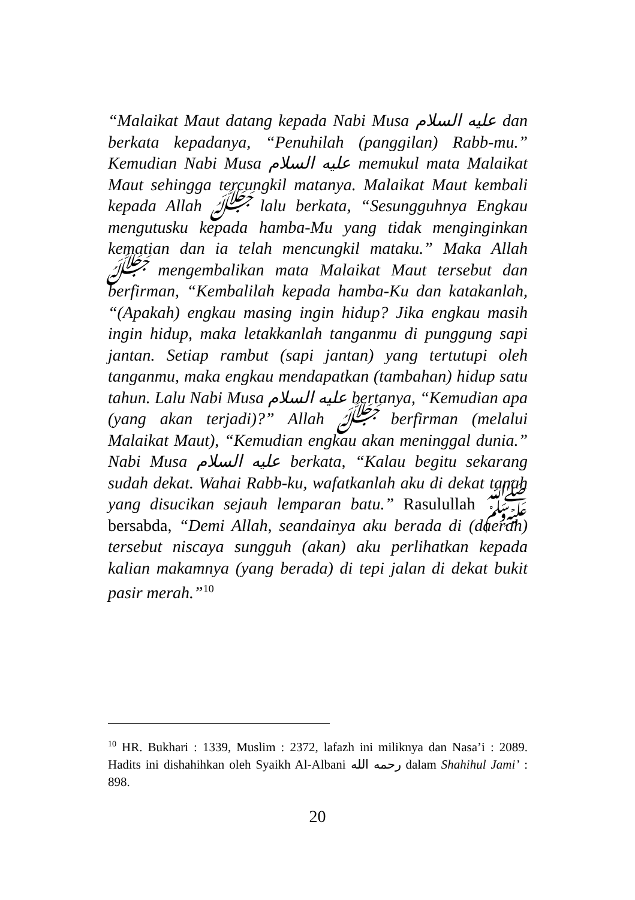“Malaikat Maut datang kepada Nabi Musa عليه السلام dan berkata kepadanya, “Penuhilah (panggilan) Rabb-mu.” Kemudian Nabi Musa عليه السلام memukul mata Malaikat Maut sehingga tercungkil matanya. Malaikat Maut kembali kepada Allah ﷻ lalu berkata, “Sesungguhnya Engkau mengutusku kepada hamba-Mu yang tidak menginginkan kematian dan ia telah mencungkil mataku.” Maka Allah ﷻ mengembalikan mata Malaikat Maut tersebut dan berfirman, “Kembalilah kepada hamba-Ku dan katakanlah, “(Apakah) engkau masing ingin hidup? Jika engkau masih ingin hidup, maka letakkanlah tanganmu di punggung sapi jantan. Setiap rambut (sapi jantan) yang tertutupi oleh tanganmu, maka engkau mendapatkan (tambahan) hidup satu tahun. Lalu Nabi Musa عليه السلام bertanya, “Kemudian apa (yang akan terjadi)?” Allah ﷻ berfirman (melalui Malaikat Maut), “Kemudian engkau akan meninggal dunia.” Nabi Musa عليه السلام berkata, “Kalau begitu sekarang sudah dekat. Wahai Rabb-ku, wafatkanlah aku di dekat tanah yang disucikan sejauh lemparan batu.” Rasulullah ﷺ bersabda, “Demi Allah, seandainya aku berada di (daerah) tersebut niscaya sungguh (akan) aku perlihatkan kepada kalian makamnya (yang berada) di tepi jalan di dekat bukit pasir merah.”<sup>10</sup>
<sup>10</sup> HR. Bukhari : 1339, Muslim : 2372, lafazh ini miliknya dan Nasa’i : 2089. Hadits ini dishahihkan oleh Syaikh Al-Albani رحمه الله dalam Shahihul Jami’ : 898.
20